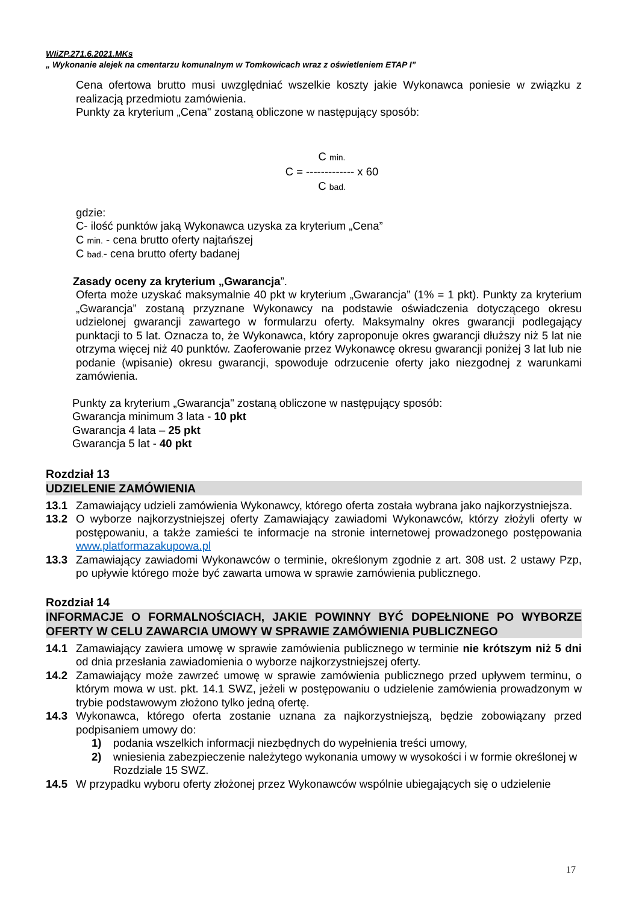WIiZP.271.6.2021.MKs
„ Wykonanie alejek na cmentarzu komunalnym w Tomkowicach wraz z oświetleniem ETAP I”
Cena ofertowa brutto musi uwzględniać wszelkie koszty jakie Wykonawca poniesie w związku z realizacją przedmiotu zamówienia.
Punkty za kryterium „Cena" zostaną obliczone w następujący sposób:
C min.
C = ------------- x 60
C bad.
gdzie:
C- ilość punktów jaką Wykonawca uzyska za kryterium „Cena”
C min. - cena brutto oferty najtańszej
C bad.- cena brutto oferty badanej
Zasady oceny za kryterium „Gwarancja”.
Oferta może uzyskać maksymalnie 40 pkt w kryterium „Gwarancja” (1% = 1 pkt). Punkty za kryterium „Gwarancja” zostaną przyznane Wykonawcy na podstawie oświadczenia dotyczącego okresu udzielonej gwarancji zawartego w formularzu oferty. Maksymalny okres gwarancji podlegający punktacji to 5 lat. Oznacza to, że Wykonawca, który zaproponuje okres gwarancji dłuższy niż 5 lat nie otrzyma więcej niż 40 punktów. Zaoferowanie przez Wykonawcę okresu gwarancji poniżej 3 lat lub nie podanie (wpisanie) okresu gwarancji, spowoduje odrzucenie oferty jako niezgodnej z warunkami zamówienia.
Punkty za kryterium „Gwarancja" zostaną obliczone w następujący sposób:
Gwarancja minimum 3 lata - 10 pkt
Gwarancja 4 lata – 25 pkt
Gwarancja 5 lat - 40 pkt
Rozdział 13
UDZIELENIE ZAMÓWIENIA
13.1 Zamawiający udzieli zamówienia Wykonawcy, którego oferta została wybrana jako najkorzystniejsza.
13.2 O wyborze najkorzystniejszej oferty Zamawiający zawiadomi Wykonawców, którzy złożyli oferty w postępowaniu, a także zamieści te informacje na stronie internetowej prowadzonego postępowania www.platformazakupowa.pl
13.3 Zamawiający zawiadomi Wykonawców o terminie, określonym zgodnie z art. 308 ust. 2 ustawy Pzp, po upływie którego może być zawarta umowa w sprawie zamówienia publicznego.
Rozdział 14
INFORMACJE O FORMALNOŚCIACH, JAKIE POWINNY BYĆ DOPEŁNIONE PO WYBORZE OFERTY W CELU ZAWARCIA UMOWY W SPRAWIE ZAMÓWIENIA PUBLICZNEGO
14.1 Zamawiający zawiera umowę w sprawie zamówienia publicznego w terminie nie krótszym niż 5 dni od dnia przesłania zawiadomienia o wyborze najkorzystniejszej oferty.
14.2 Zamawiający może zawrzeć umowę w sprawie zamówienia publicznego przed upływem terminu, o którym mowa w ust. pkt. 14.1 SWZ, jeżeli w postępowaniu o udzielenie zamówienia prowadzonym w trybie podstawowym złożono tylko jedną ofertę.
14.3 Wykonawca, którego oferta zostanie uznana za najkorzystniejszą, będzie zobowiązany przed podpisaniem umowy do:
1) podania wszelkich informacji niezbędnych do wypełnienia treści umowy,
2) wniesienia zabezpieczenie należytego wykonania umowy w wysokości i w formie określonej w Rozdziale 15 SWZ.
14.5 W przypadku wyboru oferty złożonej przez Wykonawców wspólnie ubiegających się o udzielenie
17